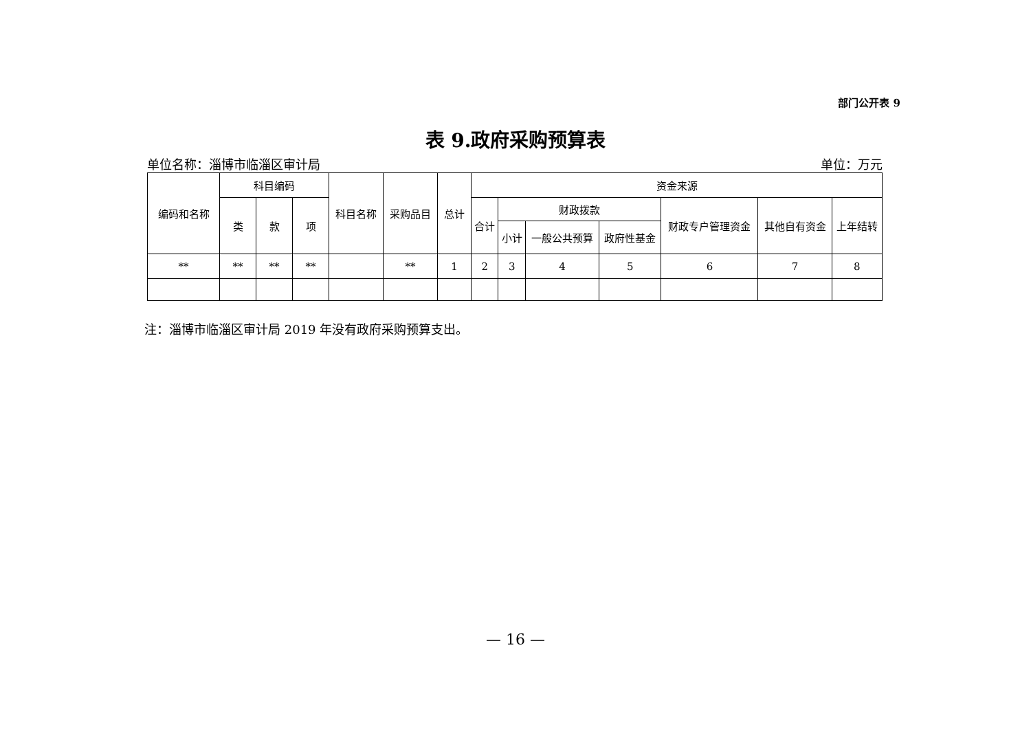部门公开表 9
表 9.政府采购预算表
单位名称：淄博市临淄区审计局 单位：万元
| 编码和名称 | 科目编码 | | | 科目名称 | 采购品目 | 总计 | 资金来源 | | | | | | |
| --- | --- | --- | --- | --- | --- | --- | --- | --- | --- | --- | --- | --- | --- |
| | 类 | 款 | 项 | | | | 合计 | 财政拨款 | | | 财政专户管理资金 | 其他自有资金 | 上年结转 |
| | | | | | | | | 小计 | 一般公共预算 | 政府性基金 | | | |
| ** | ** | ** | ** | | ** | 1 | 2 | 3 | 4 | 5 | 6 | 7 | 8 |
注：淄博市临淄区审计局 2019 年没有政府采购预算支出。
— 16 —